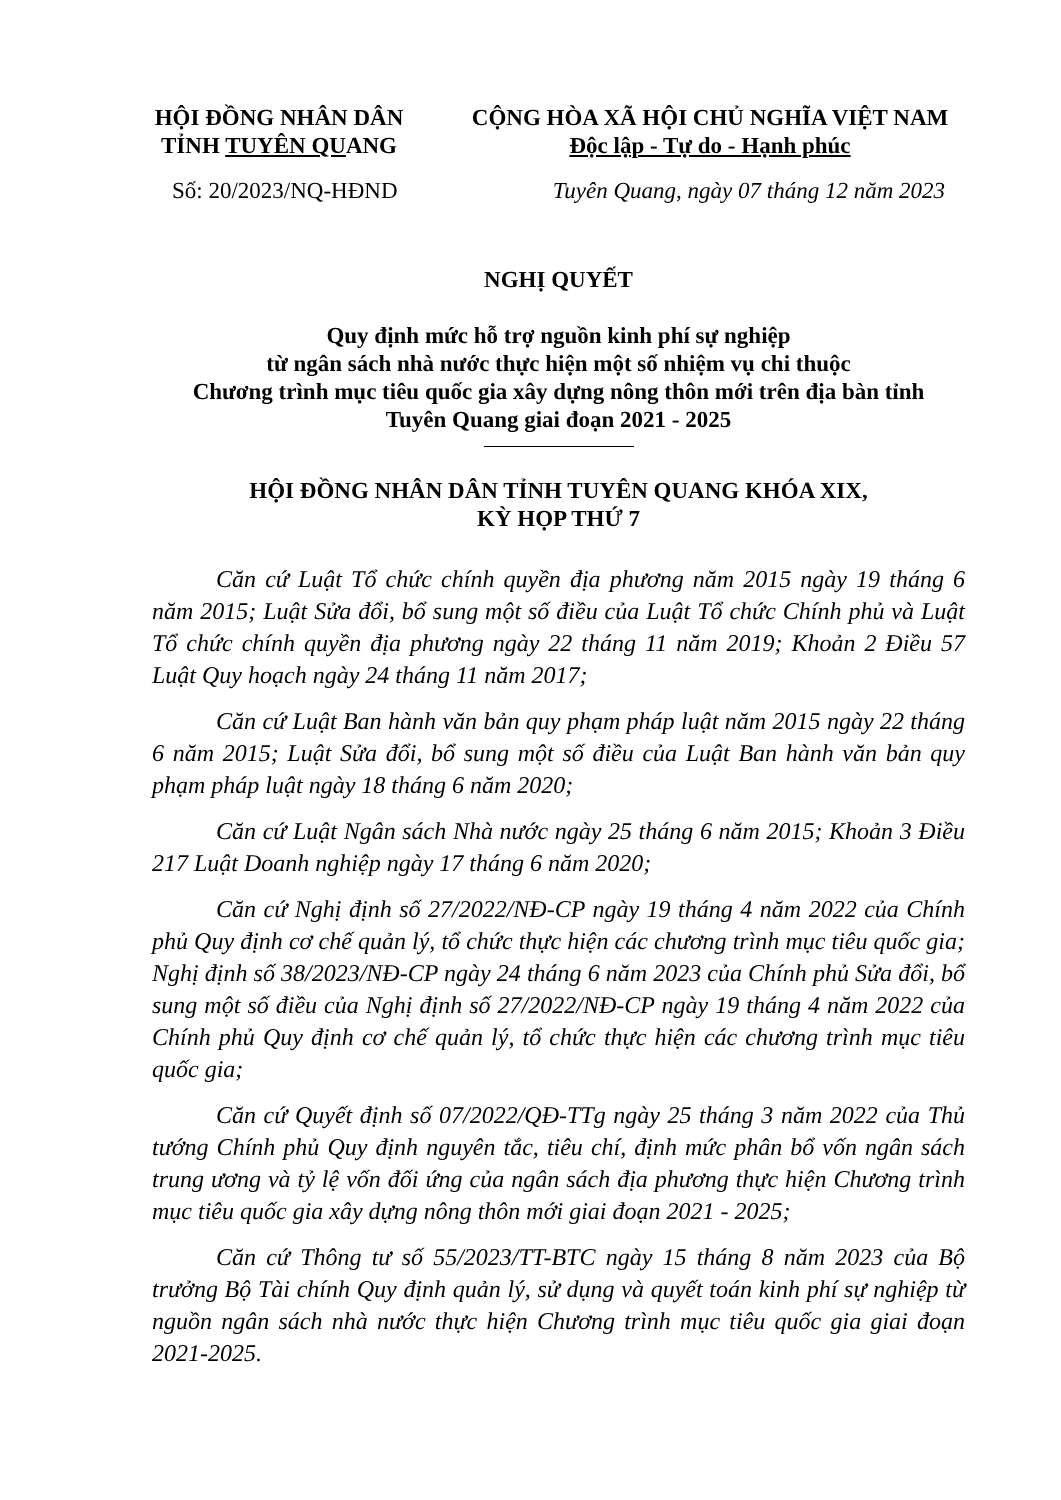HỘI ĐỒNG NHÂN DÂN
TỈNH TUYÊN QUANG
CỘNG HÒA XÃ HỘI CHỦ NGHĨA VIỆT NAM
Độc lập - Tự do - Hạnh phúc
Số: 20/2023/NQ-HĐND Tuyên Quang, ngày 07 tháng 12 năm 2023
NGHỊ QUYẾT
Quy định mức hỗ trợ nguồn kinh phí sự nghiệp
từ ngân sách nhà nước thực hiện một số nhiệm vụ chi thuộc
Chương trình mục tiêu quốc gia xây dựng nông thôn mới trên địa bàn tỉnh
Tuyên Quang giai đoạn 2021 - 2025
HỘI ĐỒNG NHÂN DÂN TỈNH TUYÊN QUANG KHÓA XIX,
KỲ HỌP THỨ 7
Căn cứ Luật Tổ chức chính quyền địa phương năm 2015 ngày 19 tháng 6 năm 2015; Luật Sửa đổi, bổ sung một số điều của Luật Tổ chức Chính phủ và Luật Tổ chức chính quyền địa phương ngày 22 tháng 11 năm 2019; Khoản 2 Điều 57 Luật Quy hoạch ngày 24 tháng 11 năm 2017;
Căn cứ Luật Ban hành văn bản quy phạm pháp luật năm 2015 ngày 22 tháng 6 năm 2015; Luật Sửa đổi, bổ sung một số điều của Luật Ban hành văn bản quy phạm pháp luật ngày 18 tháng 6 năm 2020;
Căn cứ Luật Ngân sách Nhà nước ngày 25 tháng 6 năm 2015; Khoản 3 Điều 217 Luật Doanh nghiệp ngày 17 tháng 6 năm 2020;
Căn cứ Nghị định số 27/2022/NĐ-CP ngày 19 tháng 4 năm 2022 của Chính phủ Quy định cơ chế quản lý, tổ chức thực hiện các chương trình mục tiêu quốc gia; Nghị định số 38/2023/NĐ-CP ngày 24 tháng 6 năm 2023 của Chính phủ Sửa đổi, bổ sung một số điều của Nghị định số 27/2022/NĐ-CP ngày 19 tháng 4 năm 2022 của Chính phủ Quy định cơ chế quản lý, tổ chức thực hiện các chương trình mục tiêu quốc gia;
Căn cứ Quyết định số 07/2022/QĐ-TTg ngày 25 tháng 3 năm 2022 của Thủ tướng Chính phủ Quy định nguyên tắc, tiêu chí, định mức phân bổ vốn ngân sách trung ương và tỷ lệ vốn đối ứng của ngân sách địa phương thực hiện Chương trình mục tiêu quốc gia xây dựng nông thôn mới giai đoạn 2021 - 2025;
Căn cứ Thông tư số 55/2023/TT-BTC ngày 15 tháng 8 năm 2023 của Bộ trưởng Bộ Tài chính Quy định quản lý, sử dụng và quyết toán kinh phí sự nghiệp từ nguồn ngân sách nhà nước thực hiện Chương trình mục tiêu quốc gia giai đoạn 2021-2025.